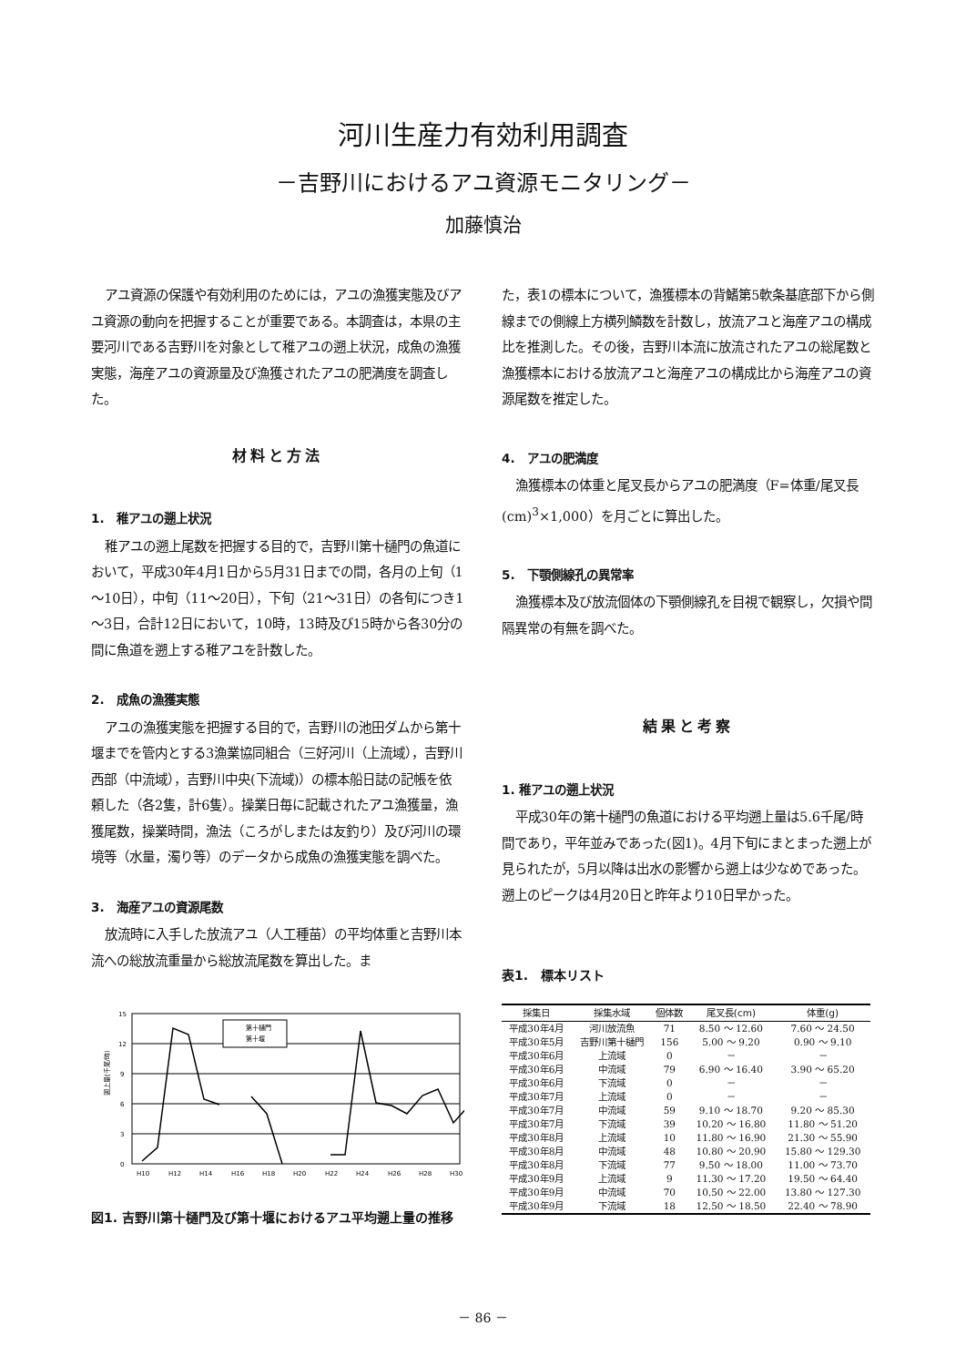河川生産力有効利用調査
－吉野川におけるアユ資源モニタリング－
加藤慎治
アユ資源の保護や有効利用のためには，アユの漁獲実態及びアユ資源の動向を把握することが重要である。本調査は，本県の主要河川である吉野川を対象として稚アユの遡上状況，成魚の漁獲実態，海産アユの資源量及び漁獲されたアユの肥満度を調査した。
材料と方法
1.　稚アユの遡上状況
稚アユの遡上尾数を把握する目的で，吉野川第十樋門の魚道において，平成30年4月1日から5月31日までの間，各月の上旬（1～10日），中旬（11～20日），下旬（21～31日）の各旬につき1～3日，合計12日において，10時，13時及び15時から各30分の間に魚道を遡上する稚アユを計数した。
2.　成魚の漁獲実態
アユの漁獲実態を把握する目的で，吉野川の池田ダムから第十堰までを管内とする3漁業協同組合（三好河川（上流域），吉野川西部（中流域），吉野川中央(下流域)）の標本船日誌の記帳を依頼した（各2隻，計6隻）。操業日毎に記載されたアユ漁獲量，漁獲尾数，操業時間，漁法（ころがしまたは友釣り）及び河川の環境等（水量，濁り等）のデータから成魚の漁獲実態を調べた。
3.　海産アユの資源尾数
放流時に入手した放流アユ（人工種苗）の平均体重と吉野川本流への総放流重量から総放流尾数を算出した。ま
15
12
9
6
3
0
遡上量(千尾/時)
H10
H12
H14
H16
H18
H20
H22
H24
H26
H28
H30
第十樋門
第十堰
図1. 吉野川第十樋門及び第十堰におけるアユ平均遡上量の推移
た，表1の標本について，漁獲標本の背鰭第5軟条基底部下から側線までの側線上方横列鱗数を計数し，放流アユと海産アユの構成比を推測した。その後，吉野川本流に放流されたアユの総尾数と漁獲標本における放流アユと海産アユの構成比から海産アユの資源尾数を推定した。
4.　アユの肥満度
漁獲標本の体重と尾叉長からアユの肥満度（F=体重/尾叉長(cm)<sup>3</sup>×1,000）を月ごとに算出した。
5.　下顎側線孔の異常率
漁獲標本及び放流個体の下顎側線孔を目視で観察し，欠損や間隔異常の有無を調べた。
結果と考察
1. 稚アユの遡上状況
平成30年の第十樋門の魚道における平均遡上量は5.6千尾/時間であり，平年並みであった(図1)。4月下旬にまとまった遡上が見られたが，5月以降は出水の影響から遡上は少なめであった。遡上のピークは4月20日と昨年より10日早かった。
表1.　標本リスト
| 採集日 | 採集水域 | 個体数 | 尾叉長(cm) | 体重(g) |
| --- | --- | --- | --- | --- |
| 平成30年4月 | 河川放流魚 | 71 | 8.50 ～ 12.60 | 7.60 ～ 24.50 |
| 平成30年5月 | 吉野川第十樋門 | 156 | 5.00 ～ 9.20 | 0.90 ～ 9.10 |
| 平成30年6月 | 上流域 | 0 | － | － |
| 平成30年6月 | 中流域 | 79 | 6.90 ～ 16.40 | 3.90 ～ 65.20 |
| 平成30年6月 | 下流域 | 0 | － | － |
| 平成30年7月 | 上流域 | 0 | － | － |
| 平成30年7月 | 中流域 | 59 | 9.10 ～ 18.70 | 9.20 ～ 85.30 |
| 平成30年7月 | 下流域 | 39 | 10.20 ～ 16.80 | 11.80 ～ 51.20 |
| 平成30年8月 | 上流域 | 10 | 11.80 ～ 16.90 | 21.30 ～ 55.90 |
| 平成30年8月 | 中流域 | 48 | 10.80 ～ 20.90 | 15.80 ～ 129.30 |
| 平成30年8月 | 下流域 | 77 | 9.50 ～ 18.00 | 11.00 ～ 73.70 |
| 平成30年9月 | 上流域 | 9 | 11.30 ～ 17.20 | 19.50 ～ 64.40 |
| 平成30年9月 | 中流域 | 70 | 10.50 ～ 22.00 | 13.80 ～ 127.30 |
| 平成30年9月 | 下流域 | 18 | 12.50 ～ 18.50 | 22.40 ～ 78.90 |
－ 86 －